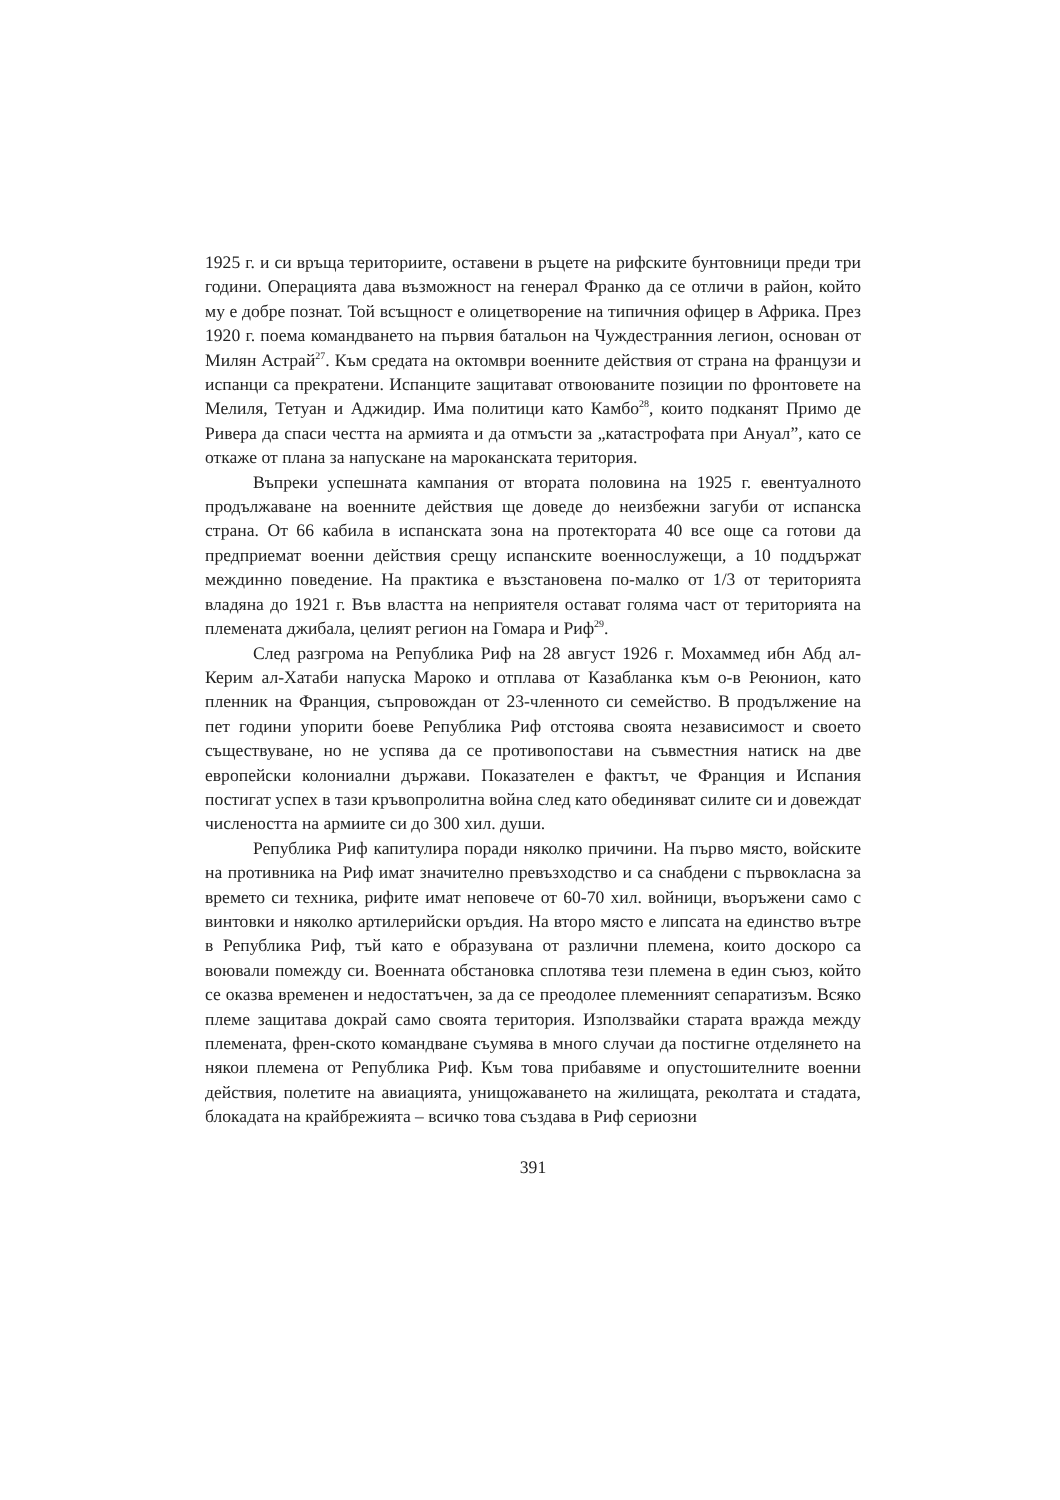1925 г. и си връща териториите, оставени в ръцете на рифските бунтовници преди три години. Операцията дава възможност на генерал Франко да се отличи в район, който му е добре познат. Той всъщност е олицетворение на типичния офицер в Африка. През 1920 г. поема командването на първия батальон на Чуждестранния легион, основан от Милян Астрай<sup>27</sup>. Към средата на октомври военните действия от страна на французи и испанци са прекратени. Испанците защитават отвоюваните позиции по фронтовете на Мелиля, Тетуан и Аджидир. Има политици като Камбо<sup>28</sup>, които подканят Примо де Ривера да спаси честта на армията и да отмъсти за „катастрофата при Ануал”, като се откаже от плана за напускане на мароканската територия.
Въпреки успешната кампания от втората половина на 1925 г. евентуалното продължаване на военните действия ще доведе до неизбежни загуби от испанска страна. От 66 кабила в испанската зона на протектората 40 все още са готови да предприемат военни действия срещу испанските военнослужещи, а 10 поддържат междинно поведение. На практика е възстановена по-малко от 1/3 от територията владяна до 1921 г. Във властта на неприятеля остават голяма част от територията на племената джибала, целият регион на Гомара и Риф<sup>29</sup>.
След разгрома на Република Риф на 28 август 1926 г. Мохаммед ибн Абд ал-Керим ал-Хатаби напуска Мароко и отплава от Казабланка към о-в Реюнион, като пленник на Франция, съпровождан от 23-членното си семейство. В продължение на пет години упорити боеве Република Риф отстоява своята независимост и своето съществуване, но не успява да се противопостави на съвместния натиск на две европейски колониални държави. Показателен е фактът, че Франция и Испания постигат успех в тази кръвопролитна война след като обединяват силите си и довеждат числеността на армиите си до 300 хил. души.
Република Риф капитулира поради няколко причини. На първо място, войските на противника на Риф имат значително превъзходство и са снабдени с първокласна за времето си техника, рифите имат неповече от 60-70 хил. войници, въоръжени само с винтовки и няколко артилерийски оръдия. На второ място е липсата на единство вътре в Република Риф, тъй като е образувана от различни племена, които доскоро са воювали помежду си. Военната обстановка сплотява тези племена в един съюз, който се оказва временен и недостатъчен, за да се преодолее племенният сепаратизъм. Всяко племе защитава докрай само своята територия. Използвайки старата вражда между племената, френ-ското командване съумява в много случаи да постигне отделянето на някои племена от Република Риф. Към това прибавяме и опустошителните военни действия, полетите на авиацията, унищожаването на жилищата, реколтата и стадата, блокадата на крайбрежията – всичко това създава в Риф сериозни
391